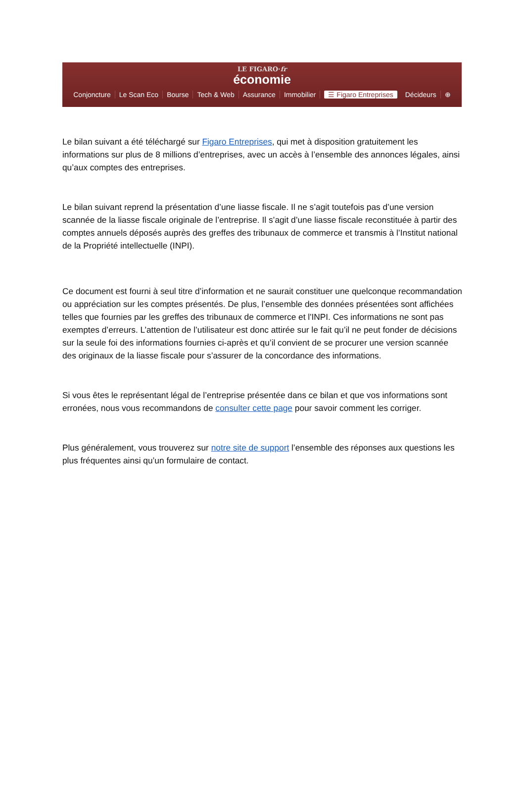LE FIGARO·fr
économie
Conjoncture Le Scan Eco Bourse Tech & Web Assurance Immobilier ☰ Figaro Entreprises Décideurs ⊕
Le bilan suivant a été téléchargé sur Figaro Entreprises, qui met à disposition gratuitement les informations sur plus de 8 millions d’entreprises, avec un accès à l’ensemble des annonces légales, ainsi qu’aux comptes des entreprises.
Le bilan suivant reprend la présentation d’une liasse fiscale. Il ne s’agit toutefois pas d’une version scannée de la liasse fiscale originale de l’entreprise. Il s’agit d’une liasse fiscale reconstituée à partir des comptes annuels déposés auprès des greffes des tribunaux de commerce et transmis à l’Institut national de la Propriété intellectuelle (INPI).
Ce document est fourni à seul titre d’information et ne saurait constituer une quelconque recommandation ou appréciation sur les comptes présentés. De plus, l’ensemble des données présentées sont affichées telles que fournies par les greffes des tribunaux de commerce et l'INPI. Ces informations ne sont pas exemptes d’erreurs. L’attention de l’utilisateur est donc attirée sur le fait qu’il ne peut fonder de décisions sur la seule foi des informations fournies ci-après et qu’il convient de se procurer une version scannée des originaux de la liasse fiscale pour s’assurer de la concordance des informations.
Si vous êtes le représentant légal de l’entreprise présentée dans ce bilan et que vos informations sont erronées, nous vous recommandons de consulter cette page pour savoir comment les corriger.
Plus généralement, vous trouverez sur notre site de support l’ensemble des réponses aux questions les plus fréquentes ainsi qu’un formulaire de contact.